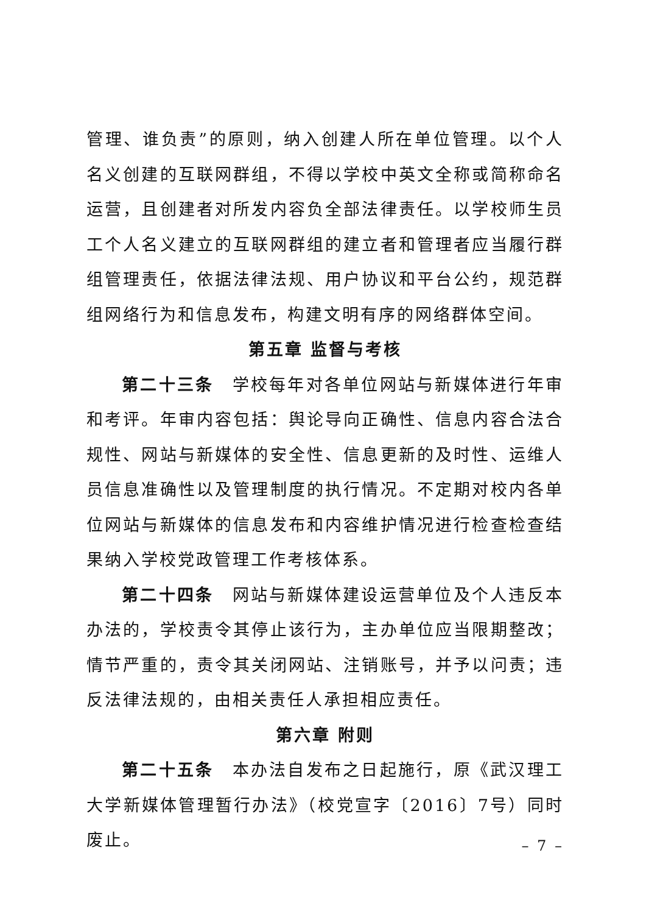管理、谁负责”的原则，纳入创建人所在单位管理。以个人名义创建的互联网群组，不得以学校中英文全称或简称命名运营，且创建者对所发内容负全部法律责任。以学校师生员工个人名义建立的互联网群组的建立者和管理者应当履行群组管理责任，依据法律法规、用户协议和平台公约，规范群组网络行为和信息发布，构建文明有序的网络群体空间。
第五章 监督与考核
第二十三条　学校每年对各单位网站与新媒体进行年审和考评。年审内容包括：舆论导向正确性、信息内容合法合规性、网站与新媒体的安全性、信息更新的及时性、运维人员信息准确性以及管理制度的执行情况。不定期对校内各单位网站与新媒体的信息发布和内容维护情况进行检查检查结果纳入学校党政管理工作考核体系。
第二十四条　网站与新媒体建设运营单位及个人违反本办法的，学校责令其停止该行为，主办单位应当限期整改；情节严重的，责令其关闭网站、注销账号，并予以问责；违反法律法规的，由相关责任人承担相应责任。
第六章 附则
第二十五条　本办法自发布之日起施行，原《武汉理工大学新媒体管理暂行办法》（校党宣字〔2016〕7号）同时废止。
– 7 –